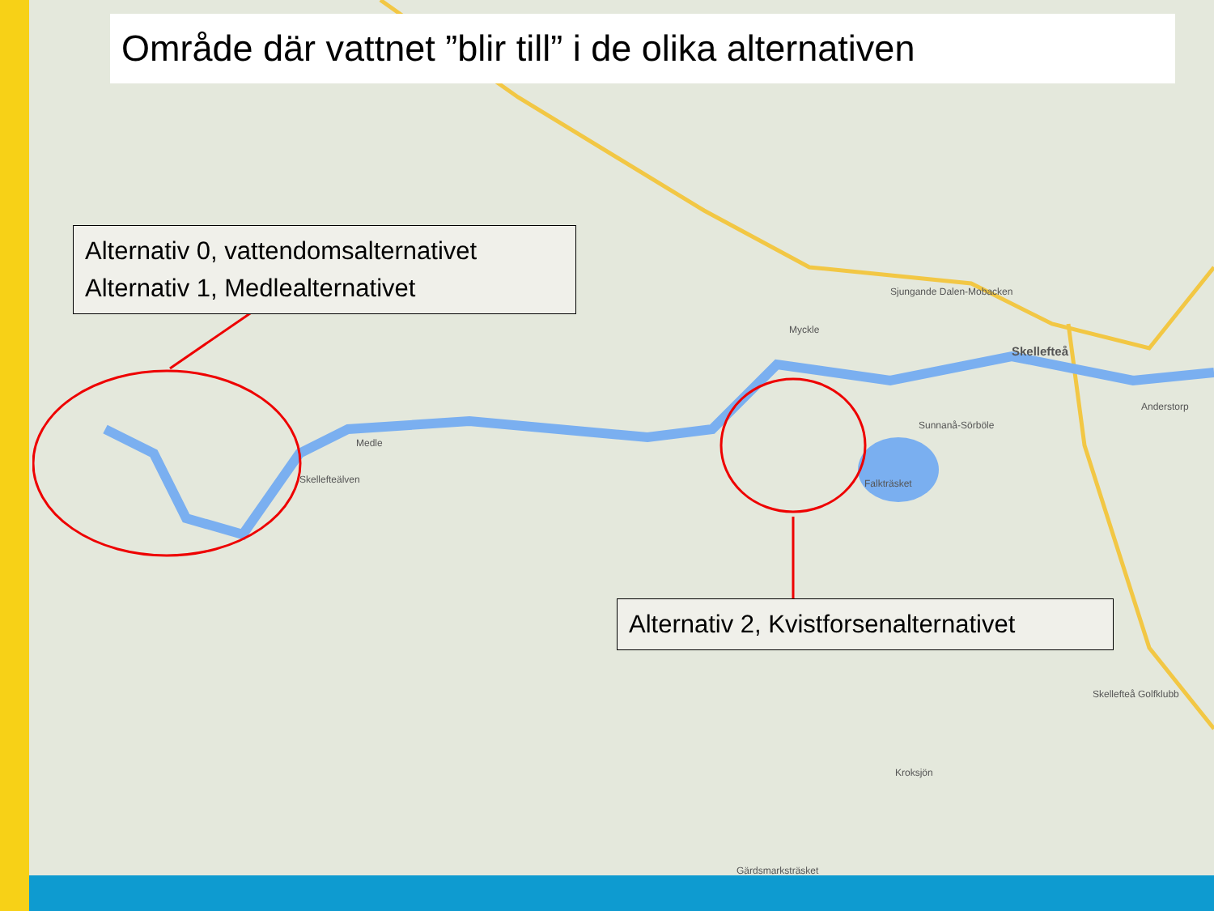Område där vattnet ”blir till” i de olika alternativen
Alternativ 0, vattendomsalternativet
Alternativ 1, Medlealternativet
Alternativ 2, Kvistforsenalternativet
Skellefteå
Myckle
Sjungande Dalen-Mobacken
Anderstorp
Sunnanå-Sörböle
Falkträsket
Medle
Skellefteälven
Skellefteå Golfklubb
Kroksjön
Gärdsmarksträsket